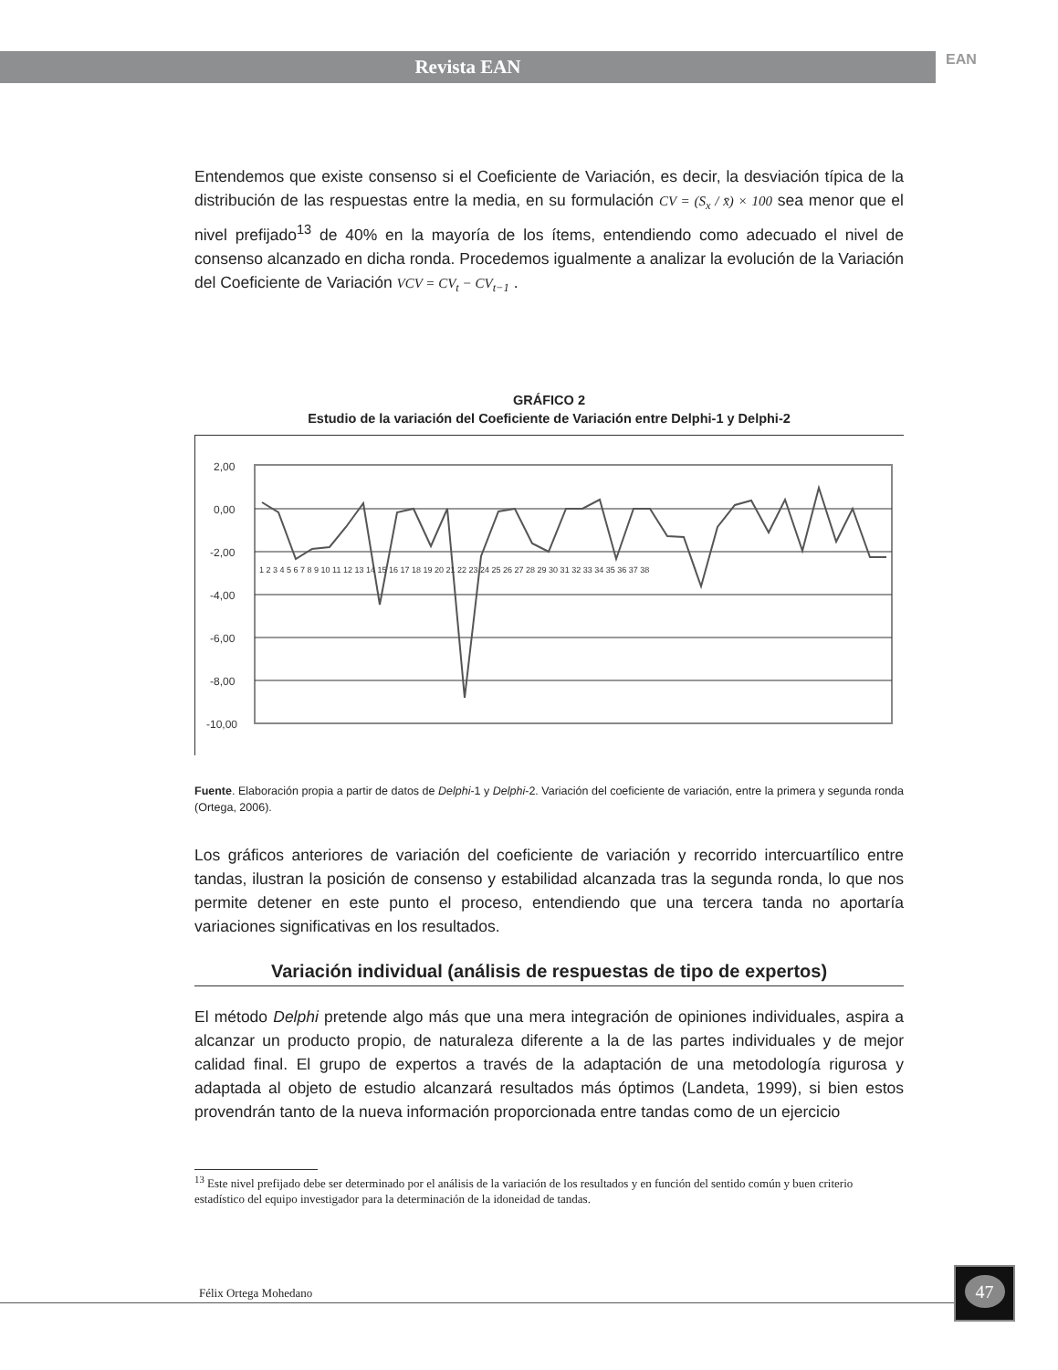Revista EAN EAN
Entendemos que existe consenso si el Coeficiente de Variación, es decir, la desviación típica de la distribución de las respuestas entre la media, en su formulación CV = (S<sub>x</sub> / x̄) × 100 sea menor que el nivel prefijado<sup>13</sup> de 40% en la mayoría de los ítems, entendiendo como adecuado el nivel de consenso alcanzado en dicha ronda. Procedemos igualmente a analizar la evolución de la Variación del Coeficiente de Variación VCV = CV<sub>t</sub> − CV<sub>t−1</sub> .
GRÁFICO 2
Estudio de la variación del Coeficiente de Variación entre Delphi-1 y Delphi-2
2,00
0,00
-2,00
-4,00
-6,00
-8,00
-10,00
1 2 3 4 5 6 7 8 9 10 11 12 13 14 15 16 17 18 19 20 21 22 23 24 25 26 27 28 29 30 31 32 33 34 35 36 37 38
Fuente. Elaboración propia a partir de datos de Delphi-1 y Delphi-2. Variación del coeficiente de variación, entre la primera y segunda ronda (Ortega, 2006).
Los gráficos anteriores de variación del coeficiente de variación y recorrido intercuartílico entre tandas, ilustran la posición de consenso y estabilidad alcanzada tras la segunda ronda, lo que nos permite detener en este punto el proceso, entendiendo que una tercera tanda no aportaría variaciones significativas en los resultados.
Variación individual (análisis de respuestas de tipo de expertos)
El método Delphi pretende algo más que una mera integración de opiniones individuales, aspira a alcanzar un producto propio, de naturaleza diferente a la de las partes individuales y de mejor calidad final. El grupo de expertos a través de la adaptación de una metodología rigurosa y adaptada al objeto de estudio alcanzará resultados más óptimos (Landeta, 1999), si bien estos provendrán tanto de la nueva información proporcionada entre tandas como de un ejercicio
<sup>13</sup> Este nivel prefijado debe ser determinado por el análisis de la variación de los resultados y en función del sentido común y buen criterio estadístico del equipo investigador para la determinación de la idoneidad de tandas.
Félix Ortega Mohedano
47